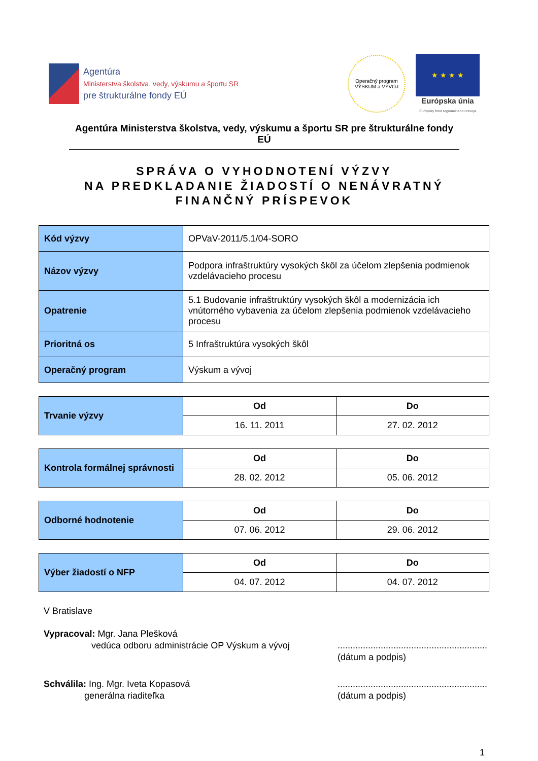Agentúra
Ministerstva školstva, vedy, výskumu a športu SR
pre štrukturálne fondy EÚ
Operačný program
VÝSKUM a VÝVOJ
★ ★ ★ ★
Európska únia
Európsky fond regionálneho rozvoja
Agentúra Ministerstva školstva, vedy, výskumu a športu SR pre štrukturálne fondy EÚ
SPRÁVA O VYHODNOTENÍ VÝZVY
NA PREDKLADANIE ŽIADOSTÍ O NENÁVRATNÝ
FINANČNÝ PRÍSPEVOK
| Kód výzvy | OPVaV-2011/5.1/04-SORO |
| Názov výzvy | Podpora infraštruktúry vysokých škôl za účelom zlepšenia podmienok vzdelávacieho procesu |
| Opatrenie | 5.1 Budovanie infraštruktúry vysokých škôl a modernizácia ich vnútorného vybavenia za účelom zlepšenia podmienok vzdelávacieho procesu |
| Prioritná os | 5 Infraštruktúra vysokých škôl |
| Operačný program | Výskum a vývoj |
| Trvanie výzvy | Od | Do |
| | 16. 11. 2011 | 27. 02. 2012 |
| Kontrola formálnej správnosti | Od | Do |
| | 28. 02. 2012 | 05. 06. 2012 |
| Odborné hodnotenie | Od | Do |
| | 07. 06. 2012 | 29. 06. 2012 |
| Výber žiadostí o NFP | Od | Do |
| | 04. 07. 2012 | 04. 07. 2012 |
V Bratislave
Vypracoval: Mgr. Jana Plešková
vedúca odboru administrácie OP Výskum a vývoj
...........................................................
(dátum a podpis)
Schválila: Ing. Mgr. Iveta Kopasová
generálna riaditeľka
...........................................................
(dátum a podpis)
1